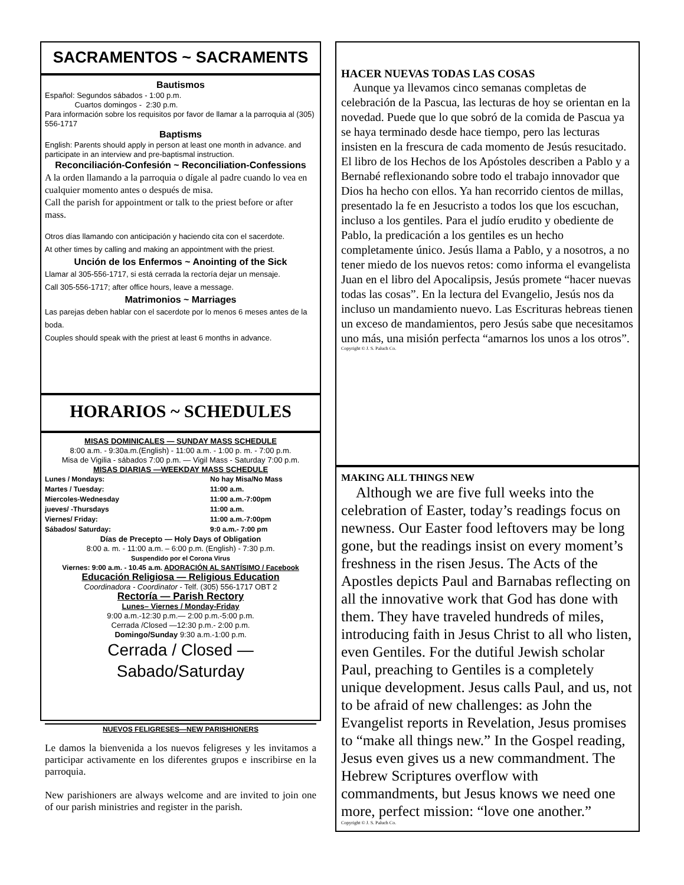SACRAMENTOS ~ SACRAMENTS
Bautismos
Español: Segundos sábados - 1:00 p.m.
Cuartos domingos - 2:30 p.m.
Para información sobre los requisitos por favor de llamar a la parroquia al (305) 556-1717
Baptisms
English: Parents should apply in person at least one month in advance. and participate in an interview and pre-baptismal instruction.
Reconciliación-Confesión ~ Reconciliation-Confessions
A la orden llamando a la parroquia o dígale al padre cuando lo vea en cualquier momento antes o después de misa.
Call the parish for appointment or talk to the priest before or after mass.
Otros días llamando con anticipación y haciendo cita con el sacerdote.
At other times by calling and making an appointment with the priest.
Unción de los Enfermos ~ Anointing of the Sick
Llamar al 305-556-1717, si está cerrada la rectoría dejar un mensaje.
Call 305-556-1717; after office hours, leave a message.
Matrimonios ~ Marriages
Las parejas deben hablar con el sacerdote por lo menos 6 meses antes de la boda.
Couples should speak with the priest at least 6 months in advance.
HORARIOS ~ SCHEDULES
MISAS DOMINICALES — SUNDAY MASS SCHEDULE
8:00 a.m. - 9:30a.m.(English) - 11:00 a.m. - 1:00 p. m. - 7:00 p.m.
Misa de Vigilia - sábados 7:00 p.m. — Vigil Mass - Saturday 7:00 p.m.
MISAS DIARIAS —WEEKDAY MASS SCHEDULE
Lunes / Mondays: No hay Misa/No Mass
Martes / Tuesday: 11:00 a.m.
Miercoles-Wednesday 11:00 a.m.-7:00pm
jueves/ -Thursdays 11:00 a.m.
Viernes/ Friday: 11:00 a.m.-7:00pm
Sábados/ Saturday: 9:0 a.m.- 7:00 pm
Días de Precepto — Holy Days of Obligation
8:00 a. m. - 11:00 a.m. – 6:00 p.m. (English) - 7:30 p.m.
Suspendido por el Corona Virus
Viernes: 9:00 a.m. - 10.45 a.m. ADORACIÓN AL SANTÍSIMO / Facebook
Educación Religiosa — Religious Education
Coordinadora - Coordinator - Telf. (305) 556-1717 OBT 2
Rectoría — Parish Rectory
Lunes– Viernes / Monday-Friday
9:00 a.m.-12:30 p.m.— 2:00 p.m.-5:00 p.m.
Cerrada /Closed —12:30 p.m.- 2:00 p.m.
Domingo/Sunday 9:30 a.m.-1:00 p.m.
Cerrada / Closed —Sabado/Saturday
NUEVOS FELIGRESES—NEW PARISHIONERS
Le damos la bienvenida a los nuevos feligreses y les invitamos a participar activamente en los diferentes grupos e inscribirse en la parroquia.
New parishioners are always welcome and are invited to join one of our parish ministries and register in the parish.
HACER NUEVAS TODAS LAS COSAS
Aunque ya llevamos cinco semanas completas de celebración de la Pascua, las lecturas de hoy se orientan en la novedad. Puede que lo que sobró de la comida de Pascua ya se haya terminado desde hace tiempo, pero las lecturas insisten en la frescura de cada momento de Jesús resucitado. El libro de los Hechos de los Apóstoles describen a Pablo y a Bernabé reflexionando sobre todo el trabajo innovador que Dios ha hecho con ellos. Ya han recorrido cientos de millas, presentado la fe en Jesucristo a todos los que los escuchan, incluso a los gentiles. Para el judío erudito y obediente de Pablo, la predicación a los gentiles es un hecho completamente único. Jesús llama a Pablo, y a nosotros, a no tener miedo de los nuevos retos: como informa el evangelista Juan en el libro del Apocalipsis, Jesús promete “hacer nuevas todas las cosas”. En la lectura del Evangelio, Jesús nos da incluso un mandamiento nuevo. Las Escrituras hebreas tienen un exceso de mandamientos, pero Jesús sabe que necesitamos uno más, una misión perfecta “amarnos los unos a los otros”.
Copyright © J. S. Paluch Co.
MAKING ALL THINGS NEW
Although we are five full weeks into the celebration of Easter, today’s readings focus on newness. Our Easter food leftovers may be long gone, but the readings insist on every moment’s freshness in the risen Jesus. The Acts of the Apostles depicts Paul and Barnabas reflecting on all the innovative work that God has done with them. They have traveled hundreds of miles, introducing faith in Jesus Christ to all who listen, even Gentiles. For the dutiful Jewish scholar Paul, preaching to Gentiles is a completely unique development. Jesus calls Paul, and us, not to be afraid of new challenges: as John the Evangelist reports in Revelation, Jesus promises to “make all things new.” In the Gospel reading, Jesus even gives us a new commandment. The Hebrew Scriptures overflow with commandments, but Jesus knows we need one more, perfect mission: “love one another.”
Copyright © J. S. Paluch Co.